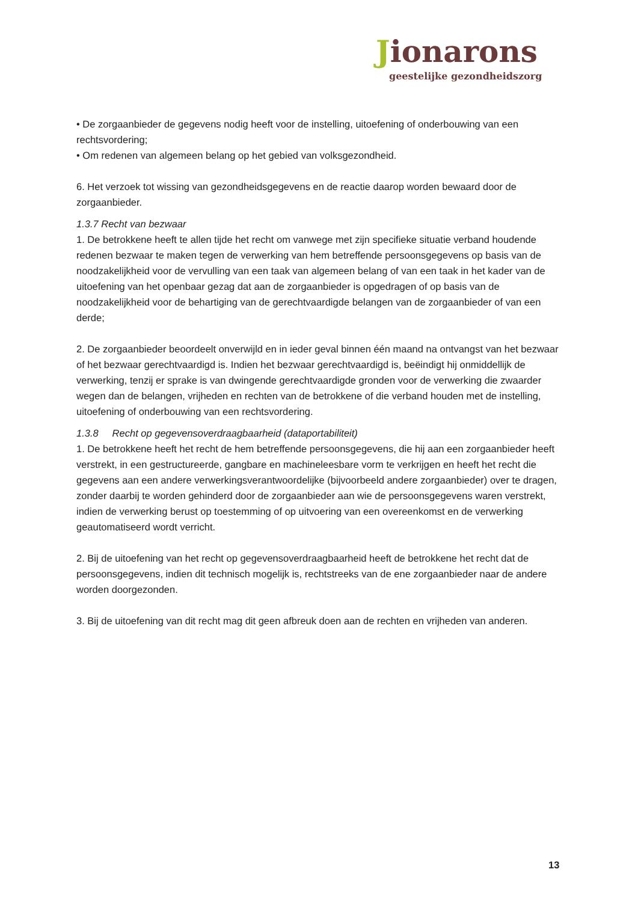Jionarons
geestelijke gezondheidszorg
• De zorgaanbieder de gegevens nodig heeft voor de instelling, uitoefening of onderbouwing van een rechtsvordering;
• Om redenen van algemeen belang op het gebied van volksgezondheid.
6. Het verzoek tot wissing van gezondheidsgegevens en de reactie daarop worden bewaard door de zorgaanbieder.
1.3.7 Recht van bezwaar
1. De betrokkene heeft te allen tijde het recht om vanwege met zijn specifieke situatie verband houdende redenen bezwaar te maken tegen de verwerking van hem betreffende persoonsgegevens op basis van de noodzakelijkheid voor de vervulling van een taak van algemeen belang of van een taak in het kader van de uitoefening van het openbaar gezag dat aan de zorgaanbieder is opgedragen of op basis van de noodzakelijkheid voor de behartiging van de gerechtvaardigde belangen van de zorgaanbieder of van een derde;
2. De zorgaanbieder beoordeelt onverwijld en in ieder geval binnen één maand na ontvangst van het bezwaar of het bezwaar gerechtvaardigd is. Indien het bezwaar gerechtvaardigd is, beëindigt hij onmiddellijk de verwerking, tenzij er sprake is van dwingende gerechtvaardigde gronden voor de verwerking die zwaarder wegen dan de belangen, vrijheden en rechten van de betrokkene of die verband houden met de instelling, uitoefening of onderbouwing van een rechtsvordering.
1.3.8 Recht op gegevensoverdraagbaarheid (dataportabiliteit)
1. De betrokkene heeft het recht de hem betreffende persoonsgegevens, die hij aan een zorgaanbieder heeft verstrekt, in een gestructureerde, gangbare en machineleesbare vorm te verkrijgen en heeft het recht die gegevens aan een andere verwerkingsverantwoordelijke (bijvoorbeeld andere zorgaanbieder) over te dragen, zonder daarbij te worden gehinderd door de zorgaanbieder aan wie de persoonsgegevens waren verstrekt, indien de verwerking berust op toestemming of op uitvoering van een overeenkomst en de verwerking geautomatiseerd wordt verricht.
2. Bij de uitoefening van het recht op gegevensoverdraagbaarheid heeft de betrokkene het recht dat de persoonsgegevens, indien dit technisch mogelijk is, rechtstreeks van de ene zorgaanbieder naar de andere worden doorgezonden.
3. Bij de uitoefening van dit recht mag dit geen afbreuk doen aan de rechten en vrijheden van anderen.
13